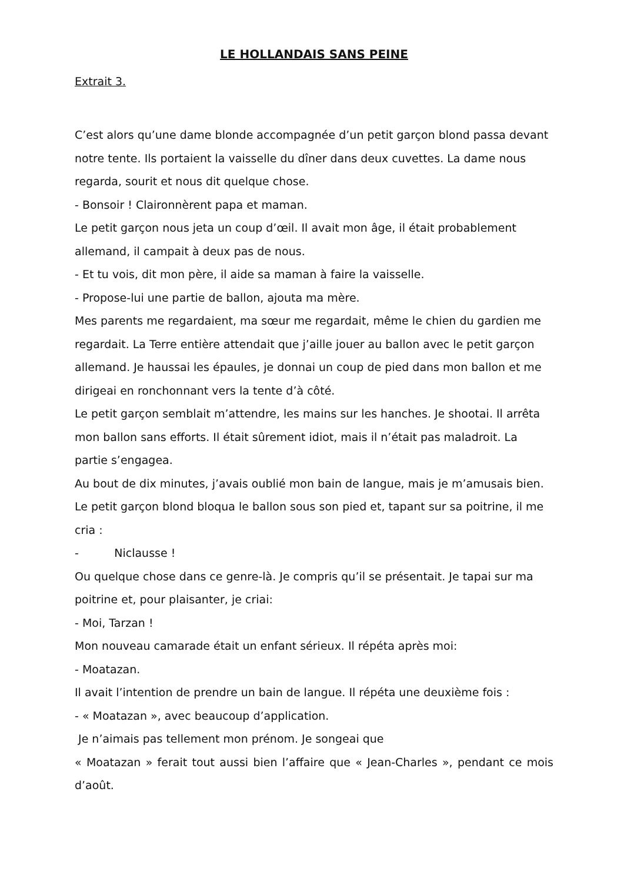LE HOLLANDAIS SANS PEINE
Extrait 3.
C’est alors qu’une dame blonde accompagnée d’un petit garçon blond passa devant notre tente. Ils portaient la vaisselle du dîner dans deux cuvettes. La dame nous regarda, sourit et nous dit quelque chose.
- Bonsoir ! Claironnèrent papa et maman.
Le petit garçon nous jeta un coup d’œil. Il avait mon âge, il était probablement allemand, il campait à deux pas de nous.
- Et tu vois, dit mon père, il aide sa maman à faire la vaisselle.
- Propose-lui une partie de ballon, ajouta ma mère.
Mes parents me regardaient, ma sœur me regardait, même le chien du gardien me regardait. La Terre entière attendait que j’aille jouer au ballon avec le petit garçon allemand. Je haussai les épaules, je donnai un coup de pied dans mon ballon et me dirigeai en ronchonnant vers la tente d’à côté.
Le petit garçon semblait m’attendre, les mains sur les hanches. Je shootai. Il arrêta mon ballon sans efforts. Il était sûrement idiot, mais il n’était pas maladroit. La partie s’engagea.
Au bout de dix minutes, j’avais oublié mon bain de langue, mais je m’amusais bien. Le petit garçon blond bloqua le ballon sous son pied et, tapant sur sa poitrine, il me cria :
- Niclausse !
Ou quelque chose dans ce genre-là. Je compris qu’il se présentait. Je tapai sur ma poitrine et, pour plaisanter, je criai:
- Moi, Tarzan !
Mon nouveau camarade était un enfant sérieux. Il répéta après moi:
- Moatazan.
Il avait l’intention de prendre un bain de langue. Il répéta une deuxième fois :
- « Moatazan », avec beaucoup d’application.
Je n’aimais pas tellement mon prénom. Je songeai que
« Moatazan » ferait tout aussi bien l’affaire que « Jean-Charles », pendant ce mois d’août.